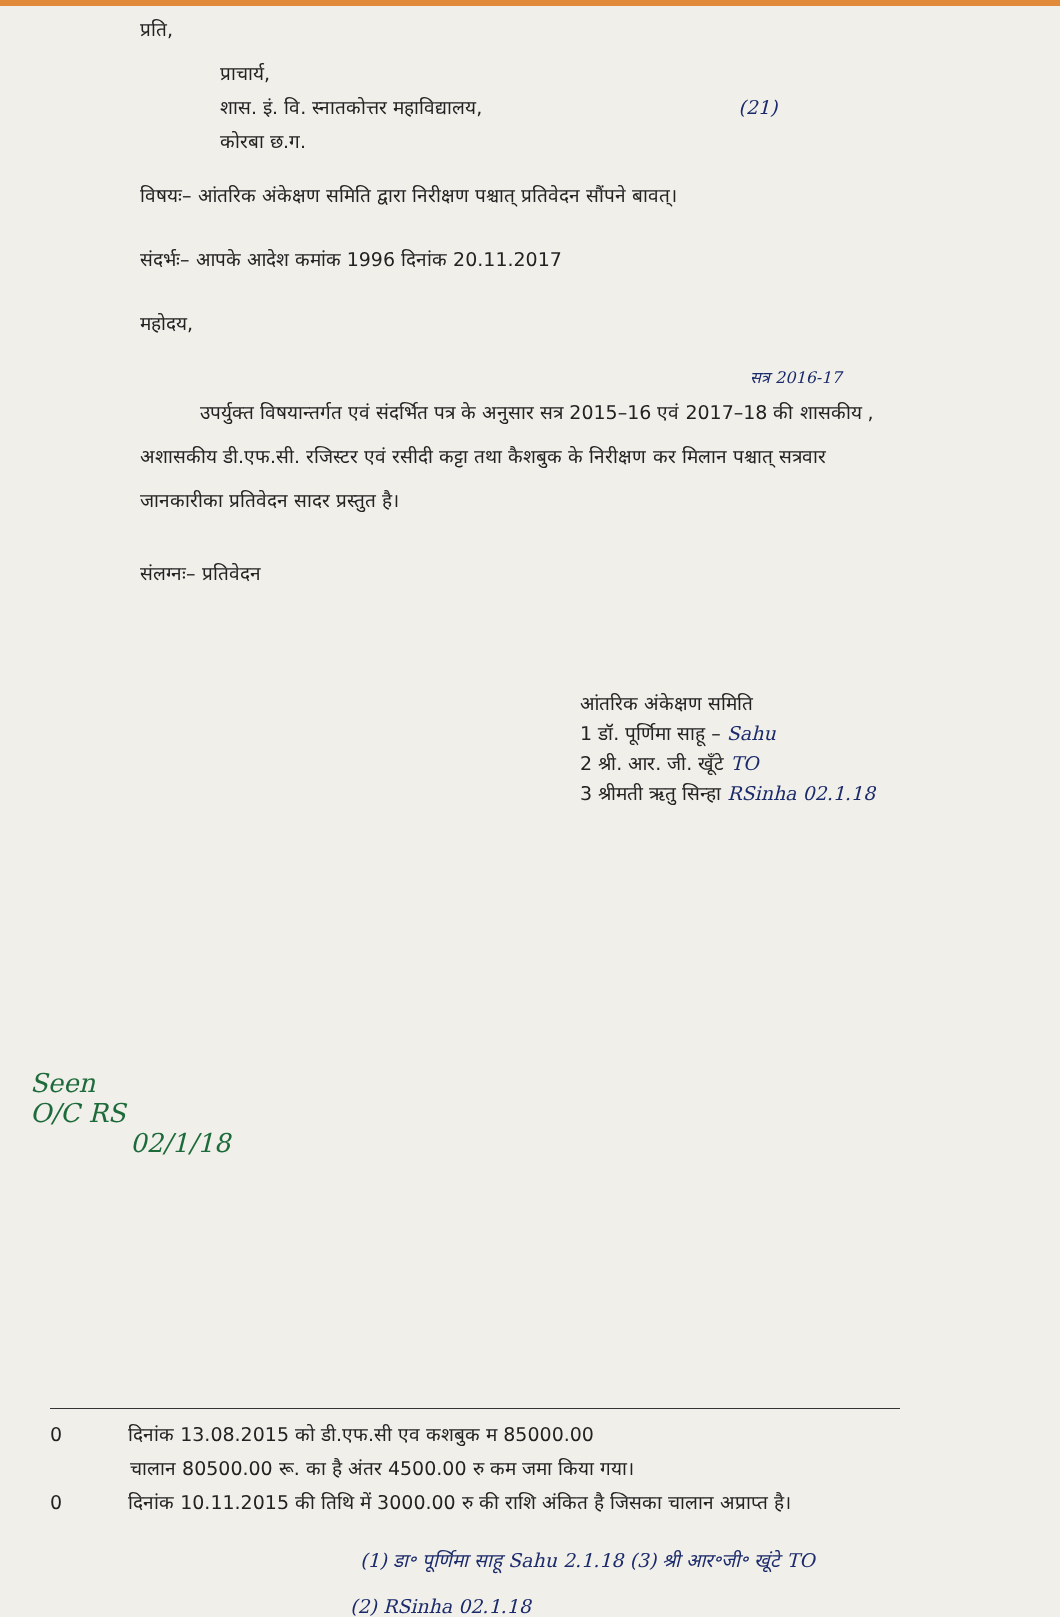प्रति,
प्राचार्य,
शास. इं. वि. स्नातकोत्तर महाविद्यालय, (21)
कोरबा छ.ग.
विषयः– आंतरिक अंकेक्षण समिति द्वारा निरीक्षण पश्चात् प्रतिवेदन सौंपने बावत्।
संदर्भः– आपके आदेश कमांक 1996 दिनांक 20.11.2017
महोदय,
सत्र 2016-17
उपर्युक्त विषयान्तर्गत एवं संदर्भित पत्र के अनुसार सत्र 2015–16 एवं 2017–18 की शासकीय , अशासकीय डी.एफ.सी. रजिस्टर एवं रसीदी कट्टा तथा कैशबुक के निरीक्षण कर मिलान पश्चात् सत्रवार जानकारीका प्रतिवेदन सादर प्रस्तुत है।
संलग्नः– प्रतिवेदन
आंतरिक अंकेक्षण समिति
1 डॉ. पूर्णिमा साहू – Sahu
2 श्री. आर. जी. खूँटे TO
3 श्रीमती ऋतु सिन्हा RSinha 02.1.18
Seen
O/C RS
02/1/18
0 दिनांक 13.08.2015 को डी.एफ.सी एव कशबुक म 85000.00
चालान 80500.00 रू. का है अंतर 4500.00 रु कम जमा किया गया।
0 दिनांक 10.11.2015 की तिथि में 3000.00 रु की राशि अंकित है जिसका चालान अप्राप्त है।
(1) डा॰ पूर्णिमा साहू Sahu 2.1.18 (3) श्री आर॰जी॰ खूंटे TO
(2) RSinha 02.1.18